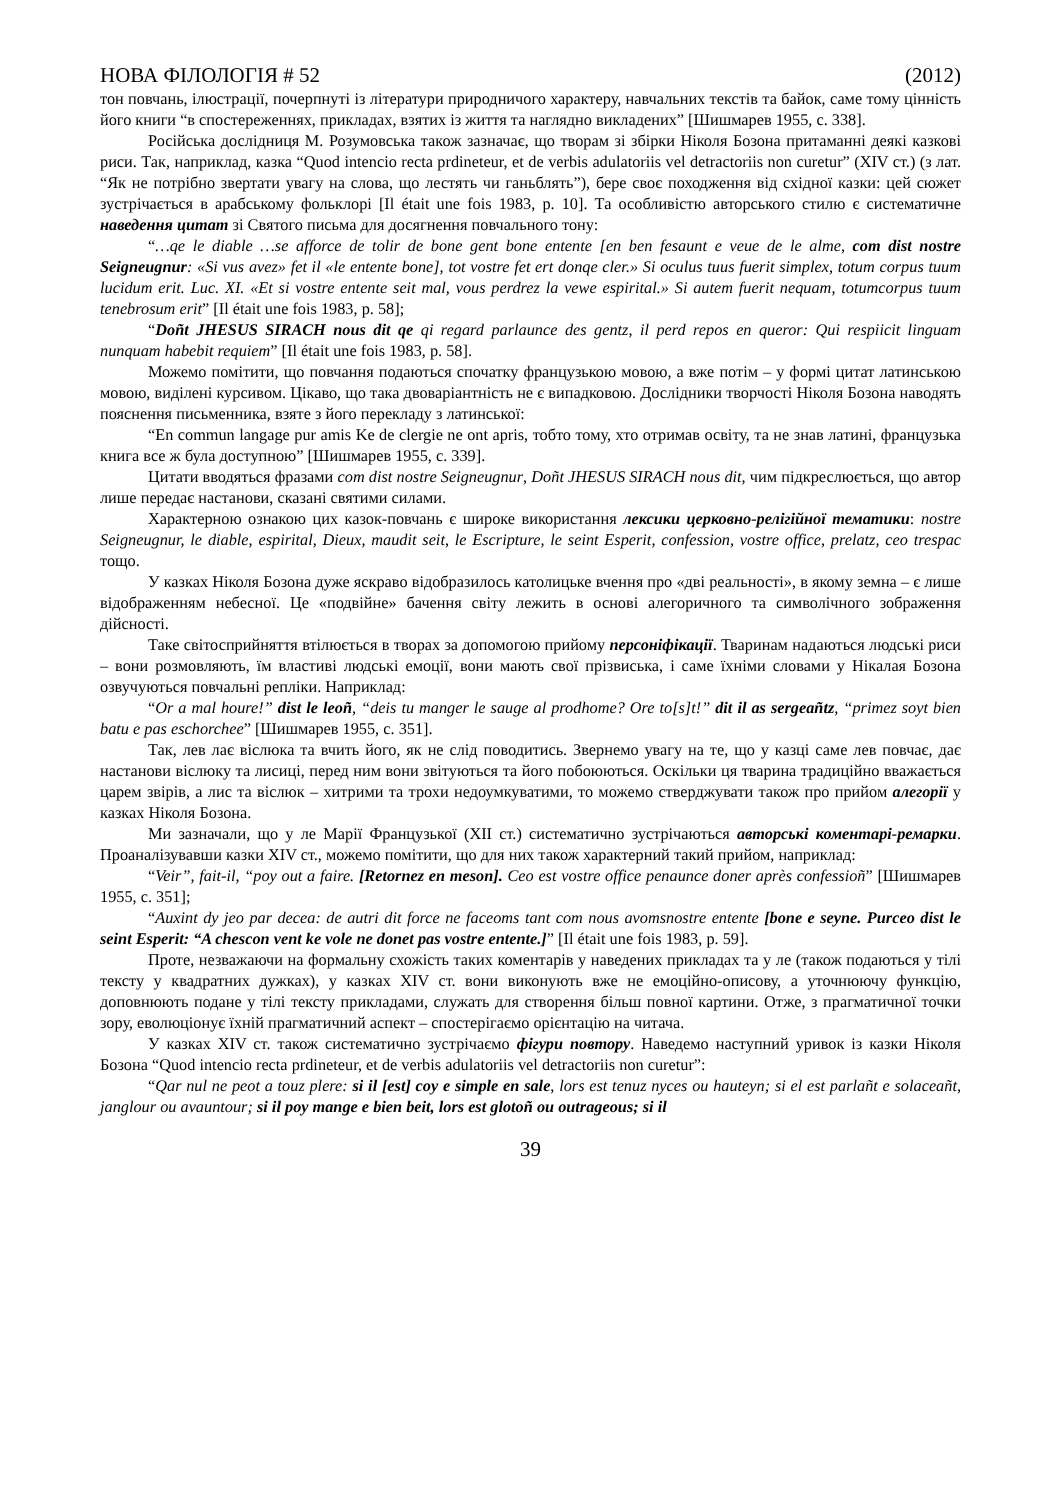НОВА ФІЛОЛОГІЯ # 52 (2012)
тон повчань, ілюстрації, почерпнуті із літератури природничого характеру, навчальних текстів та байок, саме тому цінність його книги “в спостереженнях, прикладах, взятих із життя та наглядно викладених” [Шишмарев 1955, с. 338].
Російська дослідниця М. Розумовська також зазначає, що творам зі збірки Ніколя Бозона притаманні деякі казкові риси. Так, наприклад, казка “Quod intencio recta prdineteur, et de verbis adulatoriis vel detractoriis non curetur” (XIV ст.) (з лат. “Як не потрібно звертати увагу на слова, що лестять чи ганьблять”), бере своє походження від східної казки: цей сюжет зустрічається в арабському фольклорі [Il était une fois 1983, p. 10]. Та особливістю авторського стилю є систематичне наведення цитат зі Святого письма для досягнення повчального тону:
“…qe le diable …se afforce de tolir de bone gent bone entente [en ben fesaunt e veue de le alme, com dist nostre Seigneugnur: «Si vus avez» fet il «le entente bone], tot vostre fet ert donqe cler.» Si oculus tuus fuerit simplex, totum corpus tuum lucidum erit. Luc. XI. «Et si vostre entente seit mal, vous perdrez la vewe espirital.» Si autem fuerit nequam, totumcorpus tuum tenebrosum erit” [Il était une fois 1983, p. 58];
“Doñt JHESUS SIRACH nous dit qe qi regard parlaunce des gentz, il perd repos en queror: Qui respiicit linguam nunquam habebit requiem” [Il était une fois 1983, p. 58].
Можемо помітити, що повчання подаються спочатку французькою мовою, а вже потім – у формі цитат латинською мовою, виділені курсивом. Цікаво, що така двоваріантність не є випадковою. Дослідники творчості Ніколя Бозона наводять пояснення письменника, взяте з його перекладу з латинської:
“En commun langage pur amis Ke de clergie ne ont apris, тобто тому, хто отримав освіту, та не знав латині, французька книга все ж була доступною” [Шишмарев 1955, с. 339].
Цитати вводяться фразами com dist nostre Seigneugnur, Doñt JHESUS SIRACH nous dit, чим підкреслюється, що автор лише передає настанови, сказані святими силами.
Характерною ознакою цих казок-повчань є широке використання лексики церковно-релігійної тематики: nostre Seigneugnur, le diable, espirital, Dieux, maudit seit, le Escripture, le seint Esperit, confession, vostre office, prelatz, ceo trespac тощо.
У казках Ніколя Бозона дуже яскраво відобразилось католицьке вчення про «дві реальності», в якому земна – є лише відображенням небесної. Це «подвійне» бачення світу лежить в основі алегоричного та символічного зображення дійсності.
Таке світосприйняття втілюється в творах за допомогою прийому персоніфікації. Тваринам надаються людські риси – вони розмовляють, їм властиві людські емоції, вони мають свої прізвиська, і саме їхніми словами у Нікалая Бозона озвучуються повчальні репліки. Наприклад:
“Or a mal houre!” dist le leoñ, “deis tu manger le sauge al prodhome? Ore to[s]t!” dit il as sergeañtz, “primez soyt bien batu e pas eschorchee” [Шишмарев 1955, с. 351].
Так, лев лає віслюка та вчить його, як не слід поводитись. Звернемо увагу на те, що у казці саме лев повчає, дає настанови віслюку та лисиці, перед ним вони звітуються та його побоюються. Оскільки ця тварина традиційно вважається царем звірів, а лис та віслюк – хитрими та трохи недоумкуватими, то можемо стверджувати також про прийом алегорії у казках Ніколя Бозона.
Ми зазначали, що у ле Марії Французької (XII ст.) систематично зустрічаються авторські коментарі-ремарки. Проаналізувавши казки XIV ст., можемо помітити, що для них також характерний такий прийом, наприклад:
“Veir”, fait-il, “poy out a faire. [Retornez en meson]. Ceo est vostre office penaunce doner après confessioñ” [Шишмарев 1955, с. 351];
“Auxint dy jeo par decea: de autri dit force ne faceoms tant com nous avomsnostre entente [bone e seyne. Purceo dist le seint Esperit: “A chescon vent ke vole ne donet pas vostre entente.]” [Il était une fois 1983, p. 59].
Проте, незважаючи на формальну схожість таких коментарів у наведених прикладах та у ле (також подаються у тілі тексту у квадратних дужках), у казках XIV ст. вони виконують вже не емоційно-описову, а уточнюючу функцію, доповнюють подане у тілі тексту прикладами, служать для створення більш повної картини. Отже, з прагматичної точки зору, еволюціонує їхній прагматичний аспект – спостерігаємо орієнтацію на читача.
У казках XIV ст. також систематично зустрічаємо фігури повтору. Наведемо наступний уривок із казки Ніколя Бозона “Quod intencio recta prdineteur, et de verbis adulatoriis vel detractoriis non curetur”:
“Qar nul ne peot a touz plere: si il [est] coy e simple en sale, lors est tenuz nyces ou hauteyn; si el est parlañt e solaceañt, janglour ou avauntour; si il poy mange e bien beit, lors est glotoñ ou outrageous; si il
39